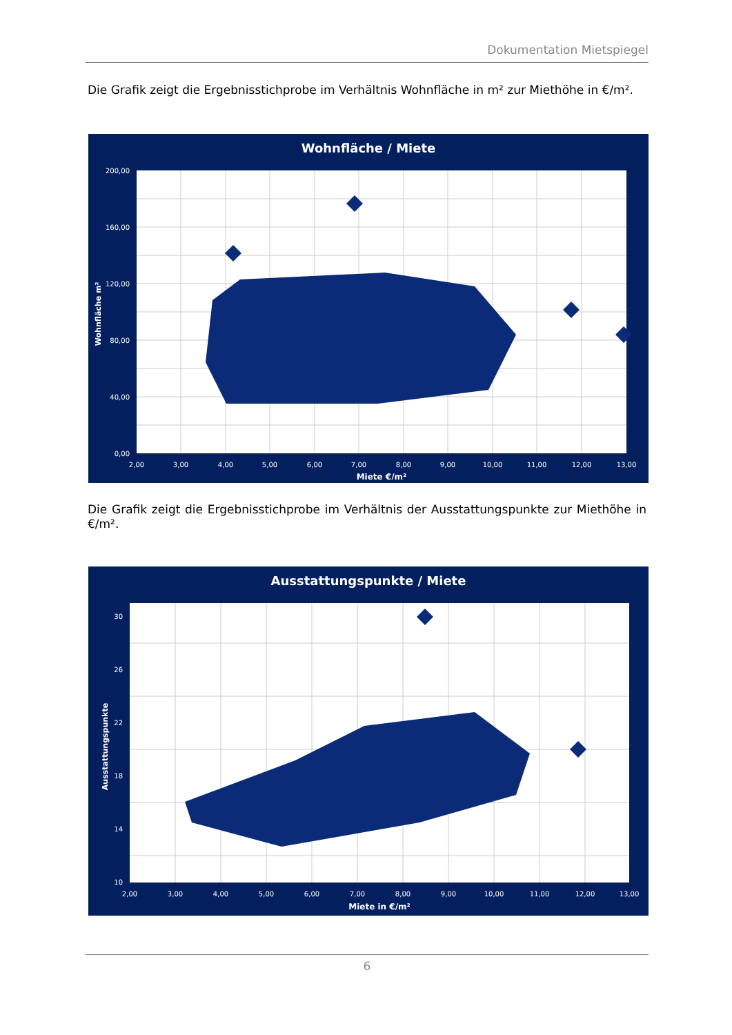Dokumentation Mietspiegel
Die Grafik zeigt die Ergebnisstichprobe im Verhältnis Wohnfläche in m² zur Miethöhe in €/m².
Wohnfläche / Miete
200,00
160,00
120,00
80,00
40,00
0,00
2,00
3,00
4,00
5,00
6,00
7,00
8,00
9,00
10,00
11,00
12,00
13,00
Miete €/m²
Wohnfläche m²
Die Grafik zeigt die Ergebnisstichprobe im Verhältnis der Ausstattungspunkte zur Miethöhe in €/m².
Ausstattungspunkte / Miete
30
26
22
18
14
10
2,00
3,00
4,00
5,00
6,00
7,00
8,00
9,00
10,00
11,00
12,00
13,00
Miete in €/m²
Ausstattungspunkte
6